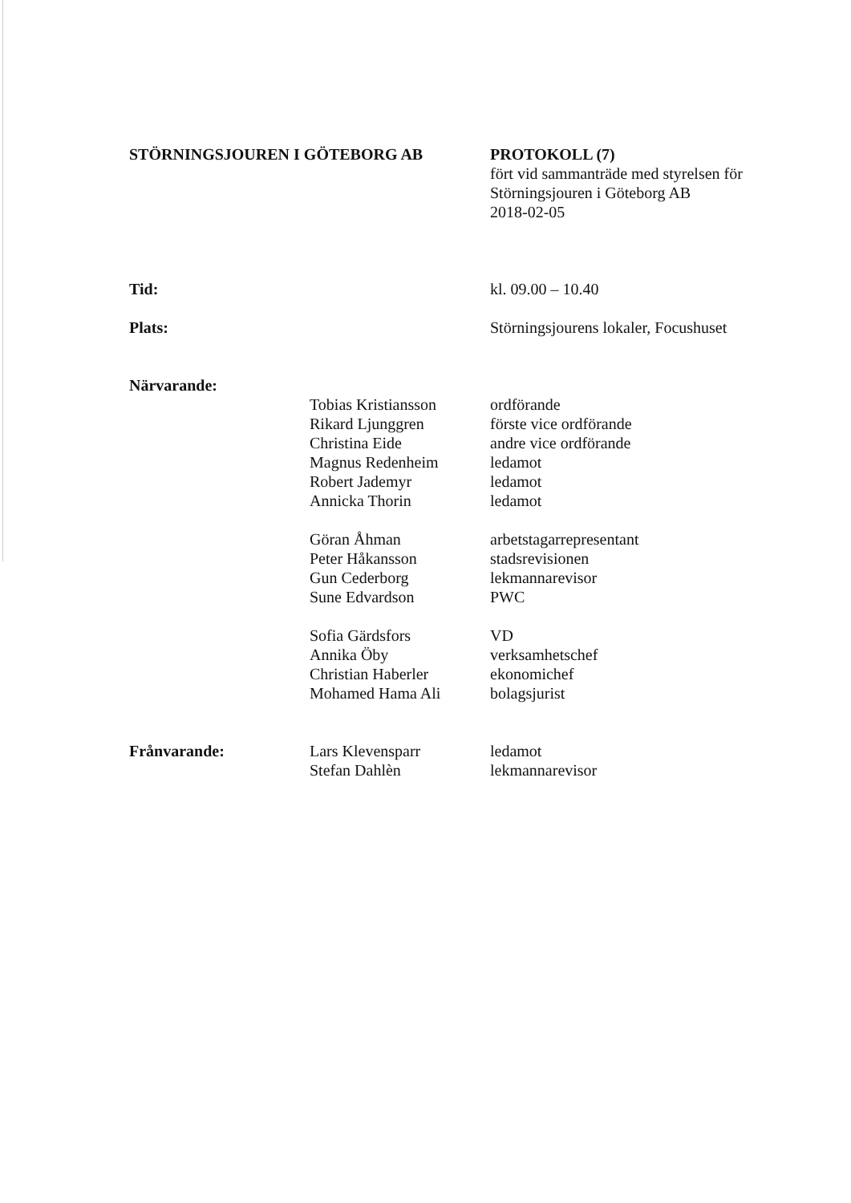STÖRNINGSJOUREN I GÖTEBORG AB PROTOKOLL (7)
fört vid sammanträde med styrelsen för
Störningsjouren i Göteborg AB
2018-02-05
Tid: kl. 09.00 – 10.40
Plats: Störningsjourens lokaler, Focushuset
Närvarande:
Tobias Kristiansson
Rikard Ljunggren
Christina Eide
Magnus Redenheim
Robert Jademyr
Annicka Thorin
ordförande
förste vice ordförande
andre vice ordförande
ledamot
ledamot
ledamot
Göran Åhman
Peter Håkansson
Gun Cederborg
Sune Edvardson
arbetstagarrepresentant
stadsrevisionen
lekmannarevisor
PWC
Sofia Gärdsfors
Annika Öby
Christian Haberler
Mohamed Hama Ali
VD
verksamhetschef
ekonomichef
bolagsjurist
Frånvarande: Lars Klevensparr
Stefan Dahlèn
ledamot
lekmannarevisor